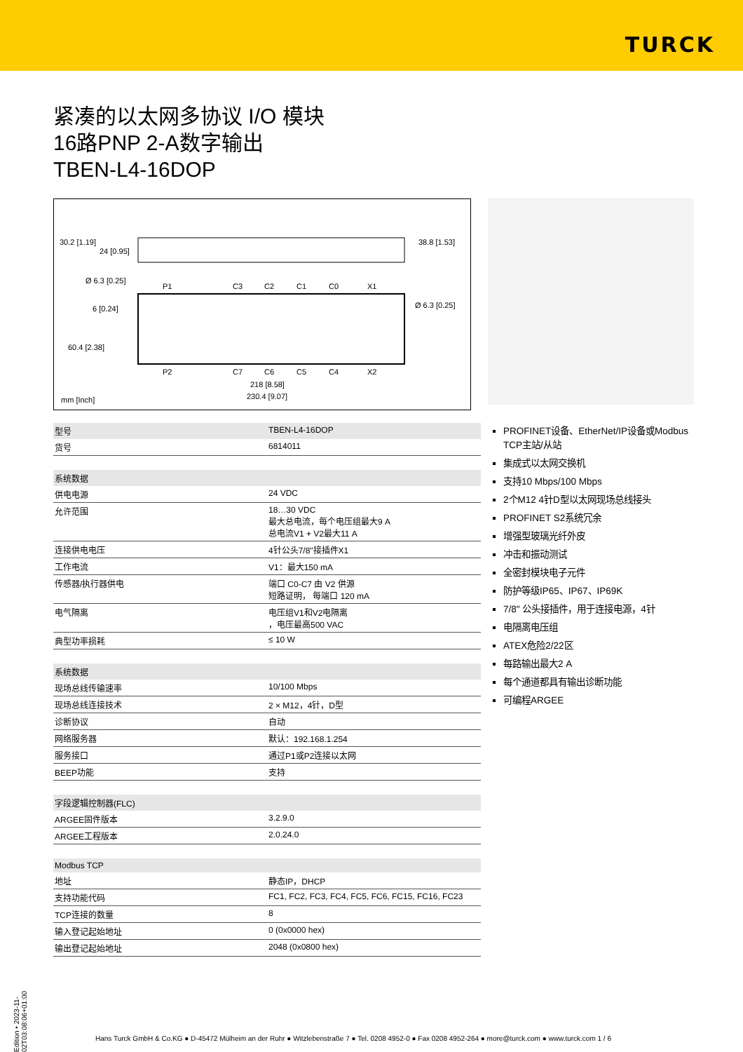TURCK
紧凑的以太网多协议 I/O 模块
16路PNP 2-A数字输出
TBEN-L4-16DOP
30.2 [1.19]
24 [0.95]
38.8 [1.53]
Ø 6.3 [0.25]
6 [0.24]
60.4 [2.38]
Ø 6.3 [0.25]
P1
C3
C2
C1
C0
X1
P2
C7
C6
C5
C4
X2
218 [8.58]
230.4 [9.07]
mm [Inch]
| 型号 | TBEN-L4-16DOP |
| 货号 | 6814011 |
| 系统数据 | |
| 供电电源 | 24 VDC |
| 允许范围 | 18…30 VDC 最大总电流，每个电压组最大9 A 总电流V1 + V2最大11 A |
| 连接供电电压 | 4针公头7/8"接插件X1 |
| 工作电流 | V1：最大150 mA |
| 传感器/执行器供电 | 端口 C0-C7 由 V2 供源 短路证明， 每端口 120 mA |
| 电气隔离 | 电压组V1和V2电隔离 ，电压最高500 VAC |
| 典型功率损耗 | ≤ 10 W |
| 系统数据 | |
| 现场总线传输速率 | 10/100 Mbps |
| 现场总线连接技术 | 2 × M12，4针，D型 |
| 诊断协议 | 自动 |
| 网络服务器 | 默认：192.168.1.254 |
| 服务接口 | 通过P1或P2连接以太网 |
| BEEP功能 | 支持 |
| 字段逻辑控制器(FLC) | |
| ARGEE固件版本 | 3.2.9.0 |
| ARGEE工程版本 | 2.0.24.0 |
| Modbus TCP | |
| 地址 | 静态IP，DHCP |
| 支持功能代码 | FC1, FC2, FC3, FC4, FC5, FC6, FC15, FC16, FC23 |
| TCP连接的数量 | 8 |
| 输入登记起始地址 | 0 (0x0000 hex) |
| 输出登记起始地址 | 2048 (0x0800 hex) |
PROFINET设备、EtherNet/IP设备或Modbus TCP主站/从站
集成式以太网交换机
支持10 Mbps/100 Mbps
2个M12 4针D型以太网现场总线接头
PROFINET S2系统冗余
增强型玻璃光纤外皮
冲击和振动测试
全密封模块电子元件
防护等级IP65、IP67、IP69K
7/8" 公头接插件，用于连接电源，4针
电隔离电压组
ATEX危险2/22区
每路输出最大2 A
每个通道都具有输出诊断功能
可编程ARGEE
Edition • 2023-11-02T03:08:06+01:00
Hans Turck GmbH & Co.KG ● D-45472 Mülheim an der Ruhr ● Witzlebenstraße 7 ● Tel. 0208 4952-0 ● Fax 0208 4952-264 ● more@turck.com ● www.turck.com 1 / 6